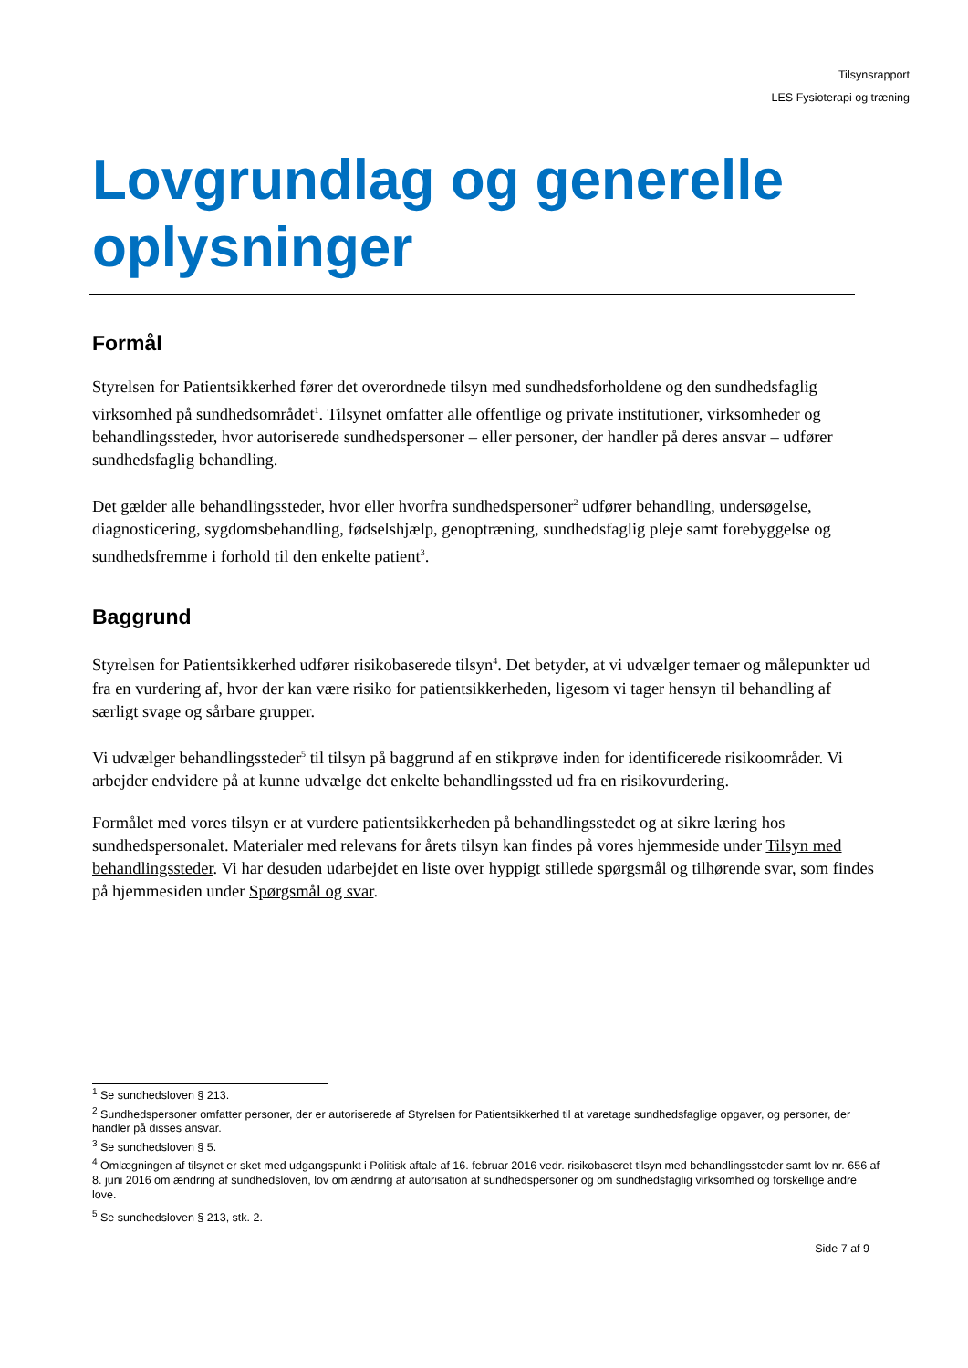Tilsynsrapport
LES Fysioterapi og træning
Lovgrundlag og generelle oplysninger
Formål
Styrelsen for Patientsikkerhed fører det overordnede tilsyn med sundhedsforholdene og den sundhedsfaglig virksomhed på sundhedsområdet<sup>1</sup>. Tilsynet omfatter alle offentlige og private institutioner, virksomheder og behandlingssteder, hvor autoriserede sundhedspersoner – eller personer, der handler på deres ansvar – udfører sundhedsfaglig behandling.
Det gælder alle behandlingssteder, hvor eller hvorfra sundhedspersoner<sup>2</sup> udfører behandling, undersøgelse, diagnosticering, sygdomsbehandling, fødselshjælp, genoptræning, sundhedsfaglig pleje samt forebyggelse og sundhedsfremme i forhold til den enkelte patient<sup>3</sup>.
Baggrund
Styrelsen for Patientsikkerhed udfører risikobaserede tilsyn<sup>4</sup>. Det betyder, at vi udvælger temaer og målepunkter ud fra en vurdering af, hvor der kan være risiko for patientsikkerheden, ligesom vi tager hensyn til behandling af særligt svage og sårbare grupper.
Vi udvælger behandlingssteder<sup>5</sup> til tilsyn på baggrund af en stikprøve inden for identificerede risikoområder. Vi arbejder endvidere på at kunne udvælge det enkelte behandlingssted ud fra en risikovurdering.
Formålet med vores tilsyn er at vurdere patientsikkerheden på behandlingsstedet og at sikre læring hos sundhedspersonalet. Materialer med relevans for årets tilsyn kan findes på vores hjemmeside under Tilsyn med behandlingssteder. Vi har desuden udarbejdet en liste over hyppigt stillede spørgsmål og tilhørende svar, som findes på hjemmesiden under Spørgsmål og svar.
<sup>1</sup> Se sundhedsloven § 213.
<sup>2</sup> Sundhedspersoner omfatter personer, der er autoriserede af Styrelsen for Patientsikkerhed til at varetage sundhedsfaglige opgaver, og personer, der handler på disses ansvar.
<sup>3</sup> Se sundhedsloven § 5.
<sup>4</sup> Omlægningen af tilsynet er sket med udgangspunkt i Politisk aftale af 16. februar 2016 vedr. risikobaseret tilsyn med behandlingssteder samt lov nr. 656 af 8. juni 2016 om ændring af sundhedsloven, lov om ændring af autorisation af sundhedspersoner og om sundhedsfaglig virksomhed og forskellige andre love.
<sup>5</sup> Se sundhedsloven § 213, stk. 2.
Side 7 af 9